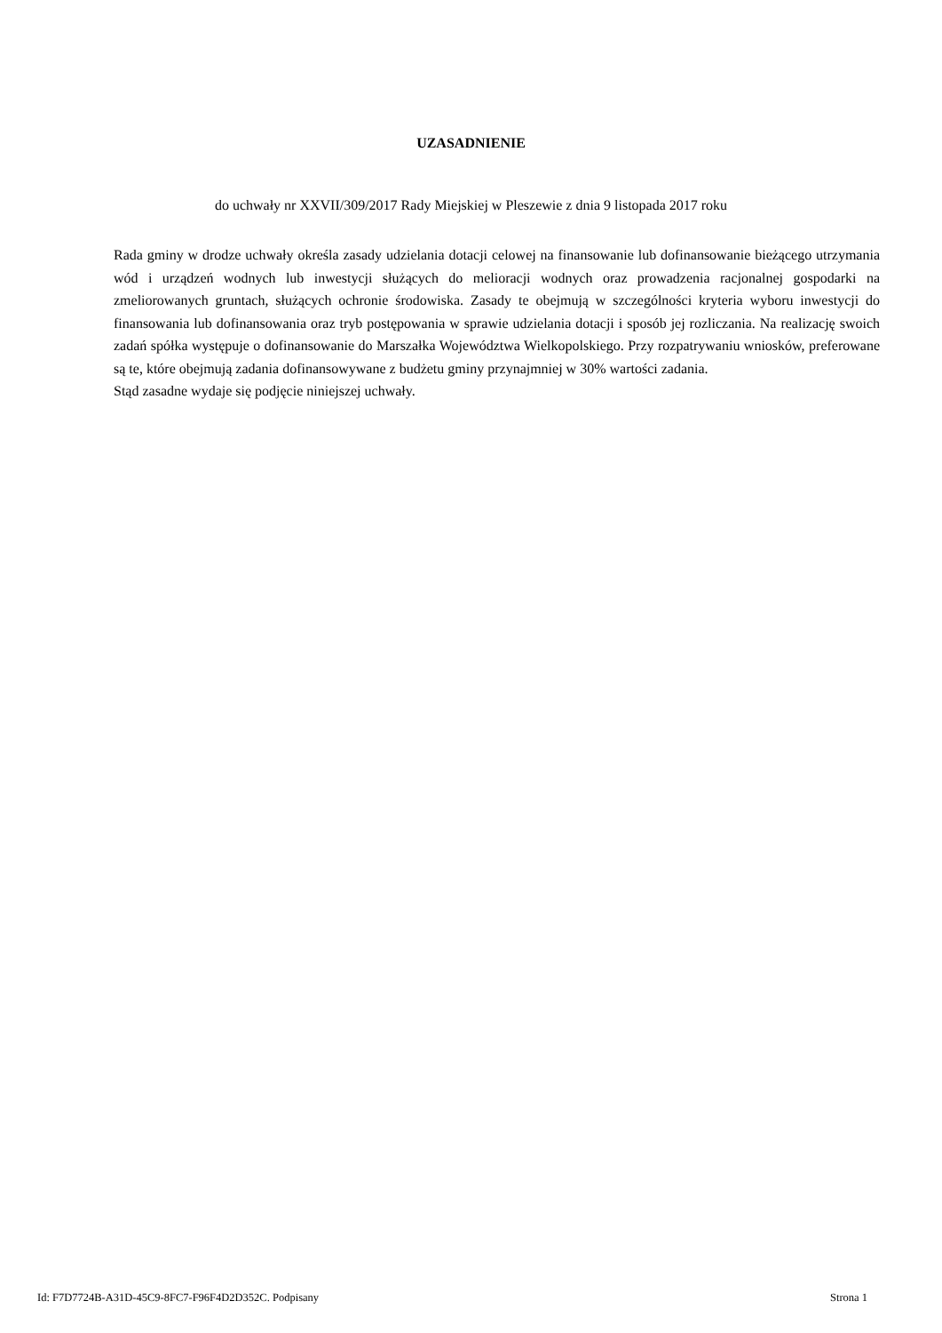UZASADNIENIE
do uchwały nr XXVII/309/2017 Rady Miejskiej w Pleszewie z dnia 9 listopada 2017 roku
Rada gminy w drodze uchwały określa zasady udzielania dotacji celowej na finansowanie lub dofinansowanie bieżącego utrzymania wód i urządzeń wodnych lub inwestycji służących do melioracji wodnych oraz prowadzenia racjonalnej gospodarki na zmeliorowanych gruntach, służących ochronie środowiska. Zasady te obejmują w szczególności kryteria wyboru inwestycji do finansowania lub dofinansowania oraz tryb postępowania w sprawie udzielania dotacji i sposób jej rozliczania. Na realizację swoich zadań spółka występuje o dofinansowanie do Marszałka Województwa Wielkopolskiego. Przy rozpatrywaniu wniosków, preferowane są te, które obejmują zadania dofinansowywane z budżetu gminy przynajmniej w 30% wartości zadania.
Stąd zasadne wydaje się podjęcie niniejszej uchwały.
Id: F7D7724B-A31D-45C9-8FC7-F96F4D2D352C. Podpisany Strona 1